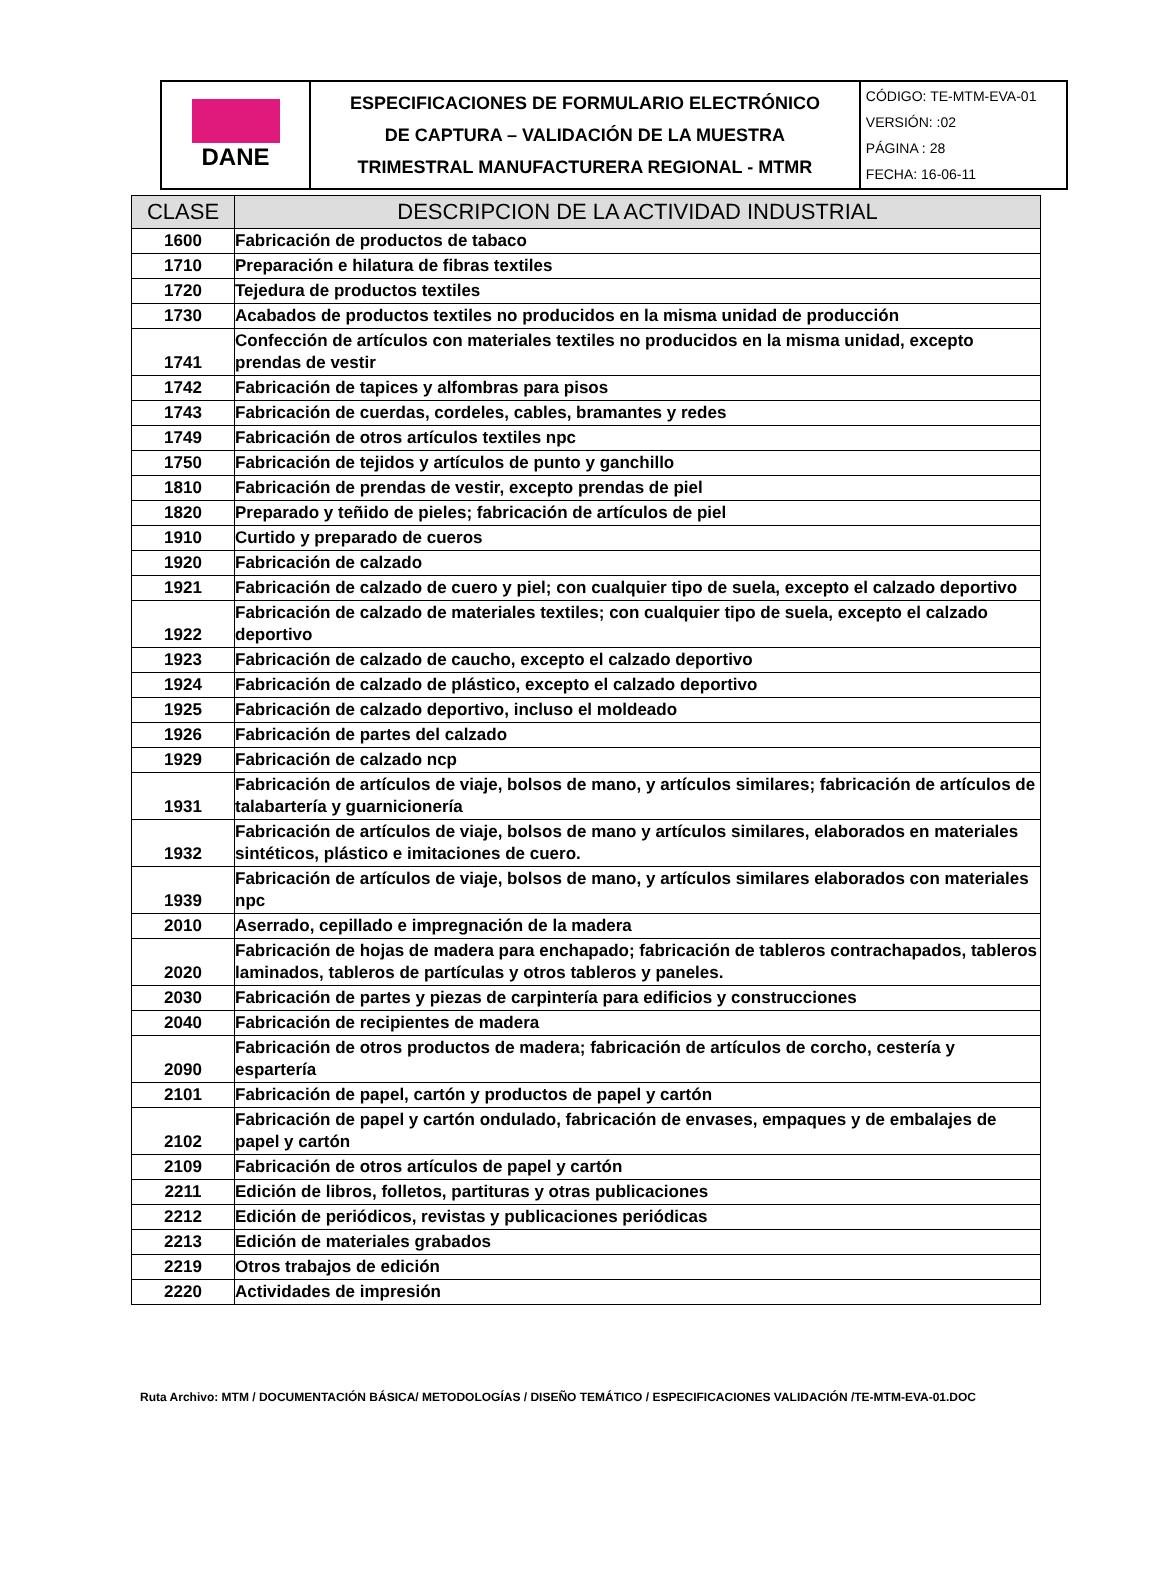| DANE | ESPECIFICACIONES DE FORMULARIO ELECTRÓNICO DE CAPTURA – VALIDACIÓN DE LA MUESTRA TRIMESTRAL MANUFACTURERA REGIONAL - MTMR | CÓDIGO: TE-MTM-EVA-01 VERSIÓN: :02 PÁGINA : 28 FECHA: 16-06-11 |
| CLASE | DESCRIPCION DE LA ACTIVIDAD INDUSTRIAL |
| --- | --- |
| 1600 | Fabricación de productos de tabaco |
| 1710 | Preparación e hilatura de fibras textiles |
| 1720 | Tejedura de productos textiles |
| 1730 | Acabados de productos textiles no producidos en la misma unidad de producción |
| 1741 | Confección de artículos con materiales textiles no producidos en la misma unidad, excepto prendas de vestir |
| 1742 | Fabricación de tapices y alfombras para pisos |
| 1743 | Fabricación de cuerdas, cordeles, cables, bramantes y redes |
| 1749 | Fabricación de otros artículos textiles npc |
| 1750 | Fabricación de tejidos y artículos de punto y ganchillo |
| 1810 | Fabricación de prendas de vestir, excepto prendas de piel |
| 1820 | Preparado y teñido de pieles; fabricación de artículos de piel |
| 1910 | Curtido y preparado de cueros |
| 1920 | Fabricación de calzado |
| 1921 | Fabricación de calzado de cuero y piel; con cualquier tipo de suela, excepto el calzado deportivo |
| 1922 | Fabricación de calzado de materiales textiles; con cualquier tipo de suela, excepto el calzado deportivo |
| 1923 | Fabricación de calzado de caucho, excepto el calzado deportivo |
| 1924 | Fabricación de calzado de plástico, excepto el calzado deportivo |
| 1925 | Fabricación de calzado deportivo, incluso el moldeado |
| 1926 | Fabricación de partes del calzado |
| 1929 | Fabricación de calzado ncp |
| 1931 | Fabricación de artículos de viaje, bolsos de mano, y artículos similares; fabricación de artículos de talabartería y guarnicionería |
| 1932 | Fabricación de artículos de viaje, bolsos de mano y artículos similares, elaborados en materiales sintéticos, plástico e imitaciones de cuero. |
| 1939 | Fabricación de artículos de viaje, bolsos de mano, y artículos similares elaborados con materiales npc |
| 2010 | Aserrado, cepillado e impregnación de la madera |
| 2020 | Fabricación de hojas de madera para enchapado; fabricación de tableros contrachapados, tableros laminados, tableros de partículas y otros tableros y paneles. |
| 2030 | Fabricación de partes y piezas de carpintería para edificios y construcciones |
| 2040 | Fabricación de recipientes de madera |
| 2090 | Fabricación de otros productos de madera; fabricación de artículos de corcho, cestería y espartería |
| 2101 | Fabricación de papel, cartón y productos de papel y cartón |
| 2102 | Fabricación de papel y cartón ondulado, fabricación de envases, empaques y de embalajes de papel y cartón |
| 2109 | Fabricación de otros artículos de papel y cartón |
| 2211 | Edición de libros, folletos, partituras y otras publicaciones |
| 2212 | Edición de periódicos, revistas y publicaciones periódicas |
| 2213 | Edición de materiales grabados |
| 2219 | Otros trabajos de edición |
| 2220 | Actividades de impresión |
Ruta Archivo: MTM / DOCUMENTACIÓN BÁSICA/ METODOLOGÍAS / DISEÑO TEMÁTICO / ESPECIFICACIONES VALIDACIÓN /TE-MTM-EVA-01.DOC